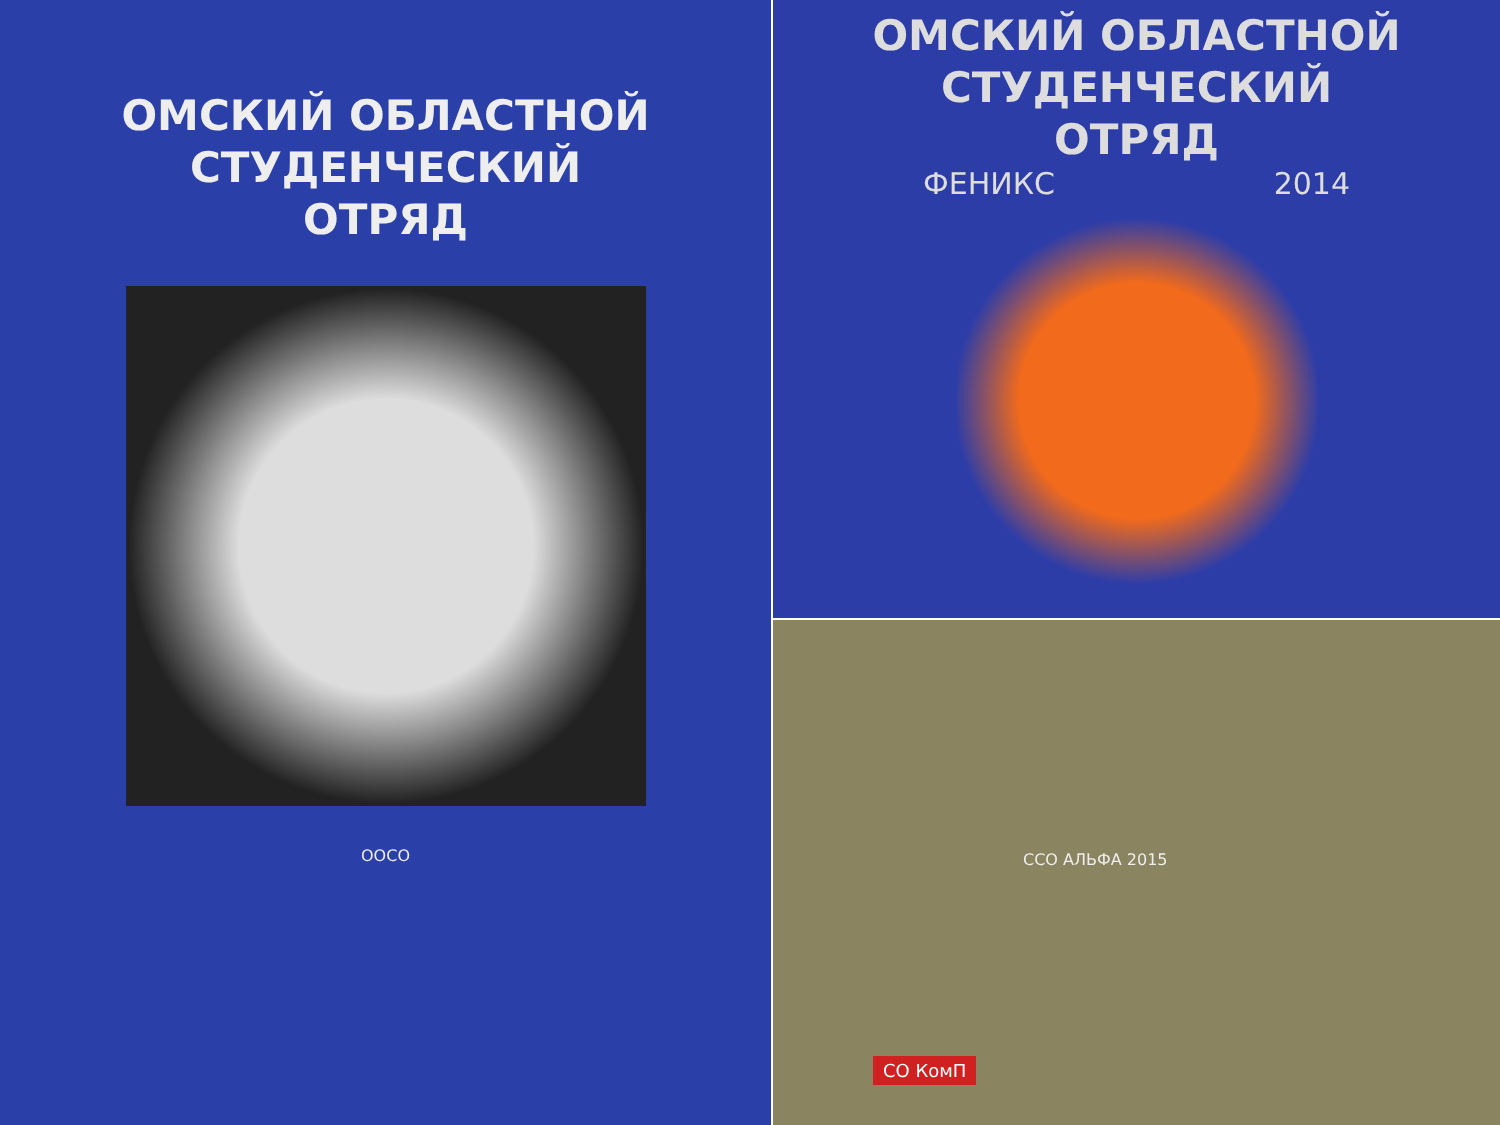ОМСКИЙ ОБЛАСТНОЙ
СТУДЕНЧЕСКИЙ
ОТРЯД
ОOСО
ОМСКИЙ ОБЛАСТНОЙ
СТУДЕНЧЕСКИЙ
ОТРЯД
ФЕНИКС 2014
ССО АЛЬФА 2015
СО КомП